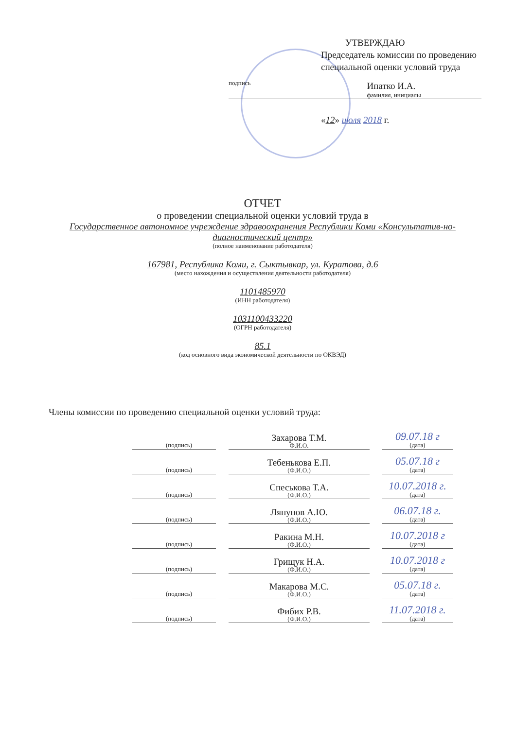УТВЕРЖДАЮ
Председатель комиссии по проведению специальной оценки условий труда
подпись
Ипатко И.А.
фамилия, инициалы
«12» июля 2018 г.
ОТЧЕТ
о проведении специальной оценки условий труда в
Государственное автономное учреждение здравоохранения Республики Коми «Консультатив-но-диагностический центр»
(полное наименование работодателя)
167981, Республика Коми, г. Сыктывкар, ул. Куратова, д.6
(место нахождения и осуществления деятельности работодателя)
1101485970
(ИНН работодателя)
1031100433220
(ОГРН работодателя)
85.1
(код основного вида экономической деятельности по ОКВЭД)
Члены комиссии по проведению специальной оценки условий труда:
(подпись)
Захарова Т.М.
Ф.И.О.
09.07.18 г
(дата)
(подпись)
Тебенькова Е.П.
(Ф.И.О.)
05.07.18 г
(дата)
(подпись)
Спеськова Т.А.
(Ф.И.О.)
10.07.2018 г.
(дата)
(подпись)
Ляпунов А.Ю.
(Ф.И.О.)
06.07.18 г.
(дата)
(подпись)
Ракина М.Н.
(Ф.И.О.)
10.07.2018 г
(дата)
(подпись)
Грищук Н.А.
(Ф.И.О.)
10.07.2018 г
(дата)
(подпись)
Макарова М.С.
(Ф.И.О.)
05.07.18 г.
(дата)
(подпись)
Фибих Р.В.
(Ф.И.О.)
11.07.2018 г.
(дата)